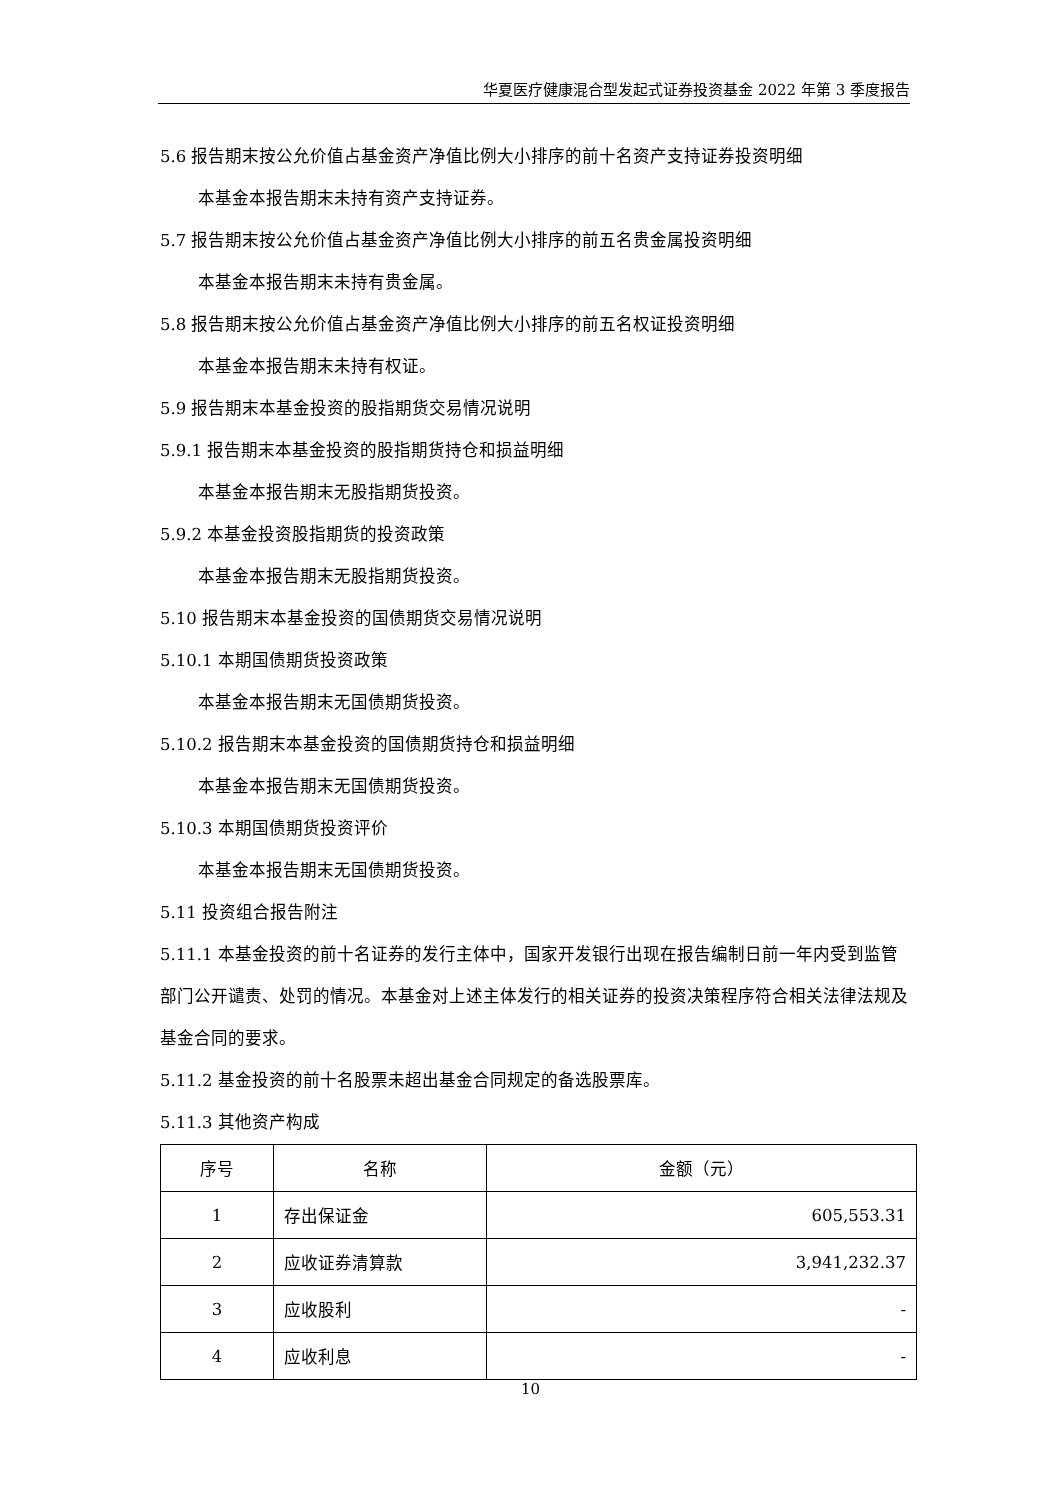华夏医疗健康混合型发起式证券投资基金 2022 年第 3 季度报告
5.6 报告期末按公允价值占基金资产净值比例大小排序的前十名资产支持证券投资明细
本基金本报告期末未持有资产支持证券。
5.7 报告期末按公允价值占基金资产净值比例大小排序的前五名贵金属投资明细
本基金本报告期末未持有贵金属。
5.8 报告期末按公允价值占基金资产净值比例大小排序的前五名权证投资明细
本基金本报告期末未持有权证。
5.9 报告期末本基金投资的股指期货交易情况说明
5.9.1 报告期末本基金投资的股指期货持仓和损益明细
本基金本报告期末无股指期货投资。
5.9.2 本基金投资股指期货的投资政策
本基金本报告期末无股指期货投资。
5.10 报告期末本基金投资的国债期货交易情况说明
5.10.1 本期国债期货投资政策
本基金本报告期末无国债期货投资。
5.10.2 报告期末本基金投资的国债期货持仓和损益明细
本基金本报告期末无国债期货投资。
5.10.3 本期国债期货投资评价
本基金本报告期末无国债期货投资。
5.11 投资组合报告附注
5.11.1 本基金投资的前十名证券的发行主体中，国家开发银行出现在报告编制日前一年内受到监管部门公开谴责、处罚的情况。本基金对上述主体发行的相关证券的投资决策程序符合相关法律法规及基金合同的要求。
5.11.2 基金投资的前十名股票未超出基金合同规定的备选股票库。
5.11.3 其他资产构成
| 序号 | 名称 | 金额（元） |
| --- | --- | --- |
| 1 | 存出保证金 | 605,553.31 |
| 2 | 应收证券清算款 | 3,941,232.37 |
| 3 | 应收股利 | - |
| 4 | 应收利息 | - |
10